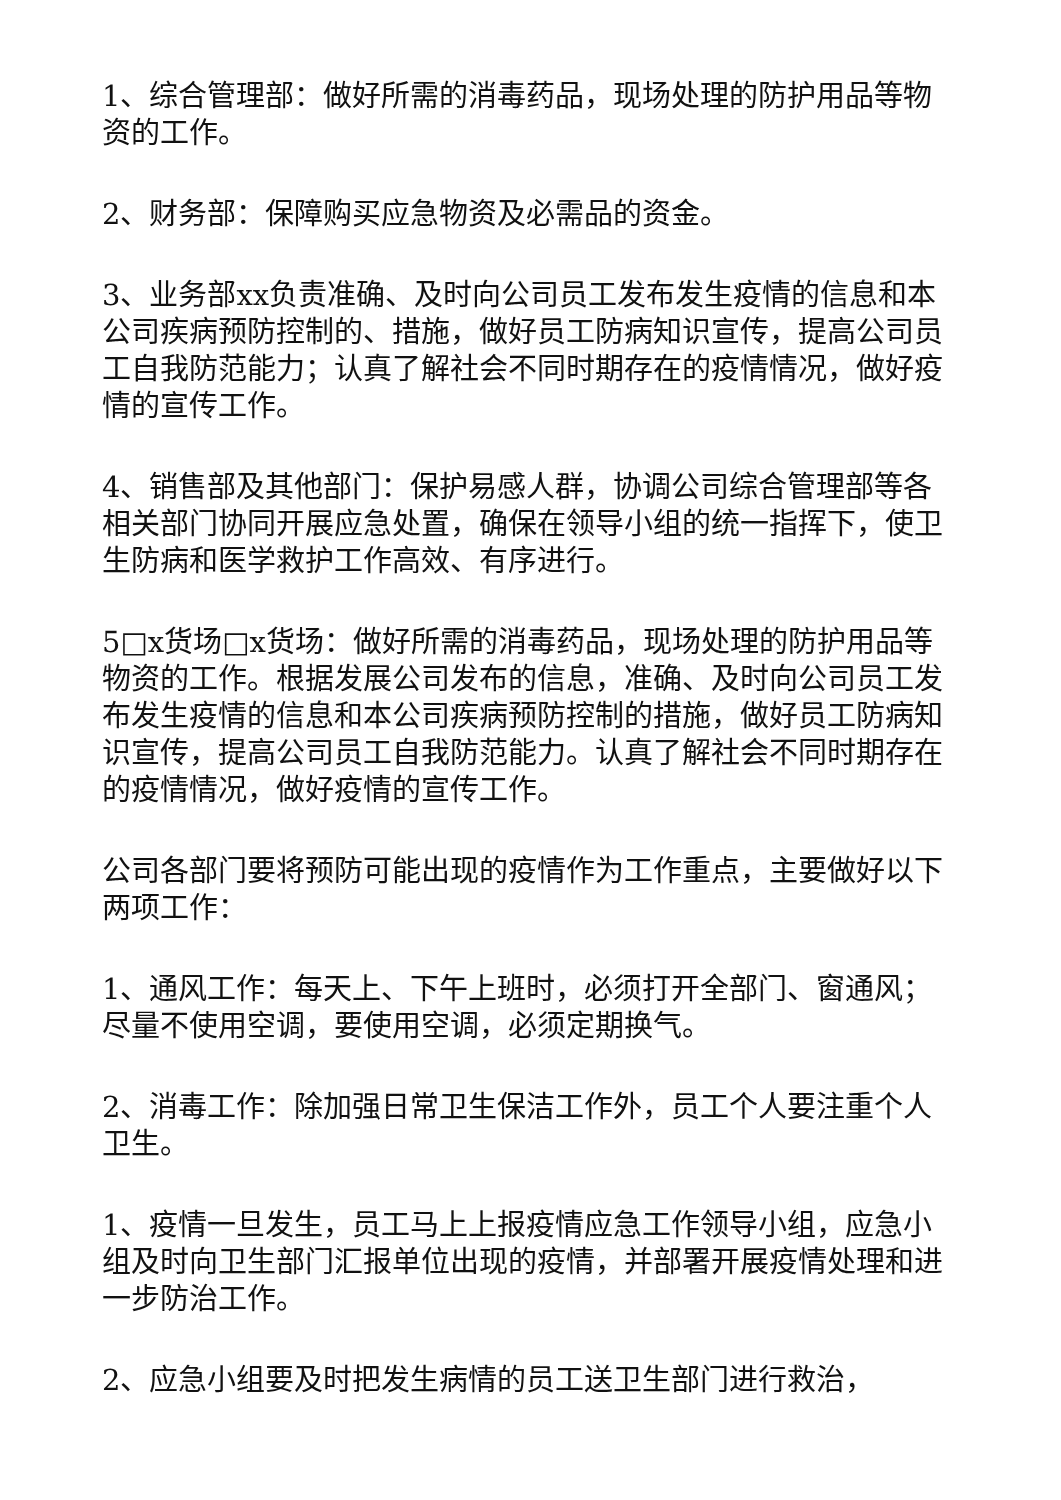1、综合管理部：做好所需的消毒药品，现场处理的防护用品等物资的工作。
2、财务部：保障购买应急物资及必需品的资金。
3、业务部xx负责准确、及时向公司员工发布发生疫情的信息和本公司疾病预防控制的、措施，做好员工防病知识宣传，提高公司员工自我防范能力；认真了解社会不同时期存在的疫情情况，做好疫情的宣传工作。
4、销售部及其他部门：保护易感人群，协调公司综合管理部等各相关部门协同开展应急处置，确保在领导小组的统一指挥下，使卫生防病和医学救护工作高效、有序进行。
5□x货场□x货场：做好所需的消毒药品，现场处理的防护用品等物资的工作。根据发展公司发布的信息，准确、及时向公司员工发布发生疫情的信息和本公司疾病预防控制的措施，做好员工防病知识宣传，提高公司员工自我防范能力。认真了解社会不同时期存在的疫情情况，做好疫情的宣传工作。
公司各部门要将预防可能出现的疫情作为工作重点，主要做好以下两项工作：
1、通风工作：每天上、下午上班时，必须打开全部门、窗通风；尽量不使用空调，要使用空调，必须定期换气。
2、消毒工作：除加强日常卫生保洁工作外，员工个人要注重个人卫生。
1、疫情一旦发生，员工马上上报疫情应急工作领导小组，应急小组及时向卫生部门汇报单位出现的疫情，并部署开展疫情处理和进一步防治工作。
2、应急小组要及时把发生病情的员工送卫生部门进行救治，